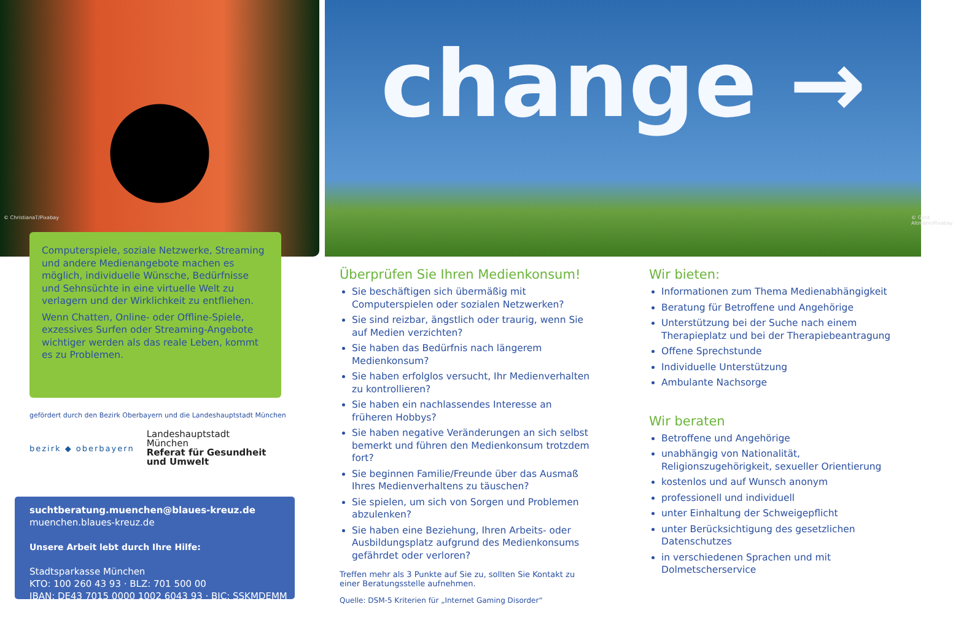© ChristianaT/Pixabay
Computerspiele, soziale Netzwerke, Streaming und andere Medienangebote machen es möglich, individuelle Wünsche, Bedürfnisse und Sehnsüchte in eine virtuelle Welt zu verlagern und der Wirklichkeit zu entfliehen.
Wenn Chatten, Online- oder Offline-Spiele, exzessives Surfen oder Streaming-Angebote wichtiger werden als das reale Leben, kommt es zu Problemen.
gefördert durch den Bezirk Oberbayern und die Landeshauptstadt München
bezirk ◆ oberbayern
Landeshauptstadt
München
Referat für Gesundheit
und Umwelt
suchtberatung.muenchen@blaues-kreuz.de
muenchen.blaues-kreuz.de
Unsere Arbeit lebt durch Ihre Hilfe:
Stadtsparkasse München
KTO: 100 260 43 93 · BLZ: 701 500 00
IBAN: DE43 7015 0000 1002 6043 93 · BIC: SSKMDEMM
change →
© Gerd Altmann/Pixabay
Überprüfen Sie Ihren Medienkonsum!
Sie beschäftigen sich übermäßig mit Computerspielen oder sozialen Netzwerken?
Sie sind reizbar, ängstlich oder traurig, wenn Sie auf Medien verzichten?
Sie haben das Bedürfnis nach längerem Medienkonsum?
Sie haben erfolglos versucht, Ihr Medienverhalten zu kontrollieren?
Sie haben ein nachlassendes Interesse an früheren Hobbys?
Sie haben negative Veränderungen an sich selbst bemerkt und führen den Medienkonsum trotzdem fort?
Sie beginnen Familie/Freunde über das Ausmaß Ihres Medienverhaltens zu täuschen?
Sie spielen, um sich von Sorgen und Problemen abzulenken?
Sie haben eine Beziehung, Ihren Arbeits- oder Ausbildungsplatz aufgrund des Medienkonsums gefährdet oder verloren?
Treffen mehr als 3 Punkte auf Sie zu, sollten Sie Kontakt zu einer Beratungsstelle aufnehmen.
Quelle: DSM-5 Kriterien für „Internet Gaming Disorder“
Wir bieten:
Informationen zum Thema Medienabhängigkeit
Beratung für Betroffene und Angehörige
Unterstützung bei der Suche nach einem Therapieplatz und bei der Therapiebeantragung
Offene Sprechstunde
Individuelle Unterstützung
Ambulante Nachsorge
Wir beraten
Betroffene und Angehörige
unabhängig von Nationalität, Religionszugehörigkeit, sexueller Orientierung
kostenlos und auf Wunsch anonym
professionell und individuell
unter Einhaltung der Schweigepflicht
unter Berücksichtigung des gesetzlichen Datenschutzes
in verschiedenen Sprachen und mit Dolmetscherservice